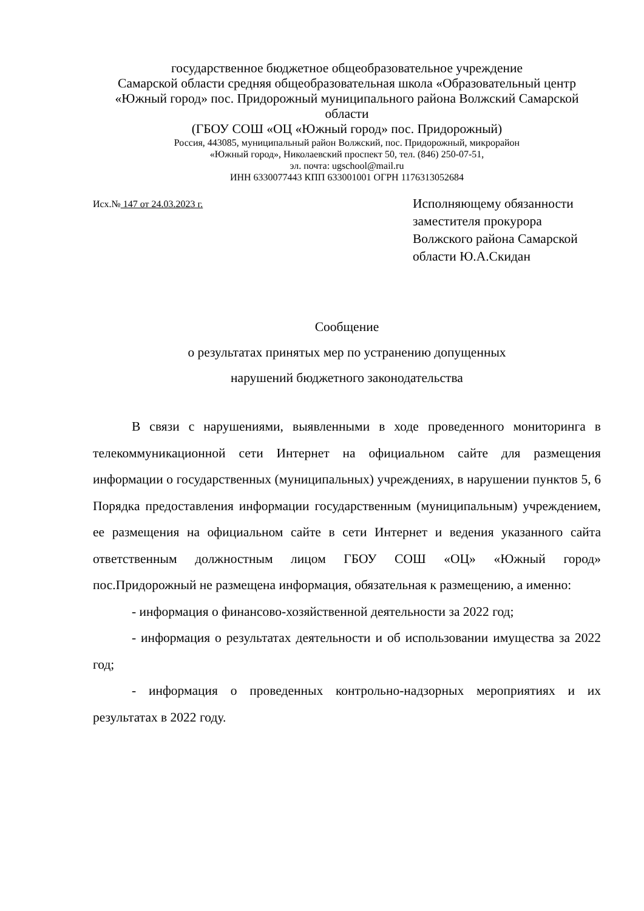государственное бюджетное общеобразовательное учреждение
Самарской области средняя общеобразовательная школа «Образовательный центр «Южный город» пос. Придорожный муниципального района Волжский Самарской области
(ГБОУ СОШ «ОЦ «Южный город» пос. Придорожный)
Россия, 443085, муниципальный район Волжский, пос. Придорожный, микрорайон
«Южный город», Николаевский проспект 50, тел. (846) 250-07-51,
эл. почта: ugschool@mail.ru
ИНН 6330077443 КПП 633001001 ОГРН 1176313052684
Исх.№ 147 от 24.03.2023 г.
Исполняющему обязанности заместителя прокурора Волжского района Самарской области Ю.А.Скидан
Сообщение
о результатах принятых мер по устранению допущенных
нарушений бюджетного законодательства
В связи с нарушениями, выявленными в ходе проведенного мониторинга в телекоммуникационной сети Интернет на официальном сайте для размещения информации о государственных (муниципальных) учреждениях, в нарушении пунктов 5, 6 Порядка предоставления информации государственным (муниципальным) учреждением, ее размещения на официальном сайте в сети Интернет и ведения указанного сайта ответственным должностным лицом ГБОУ СОШ «ОЦ» «Южный город» пос.Придорожный не размещена информация, обязательная к размещению, а именно:
- информация о финансово-хозяйственной деятельности за 2022 год;
- информация о результатах деятельности и об использовании имущества за 2022 год;
- информация о проведенных контрольно-надзорных мероприятиях и их результатах в 2022 году.